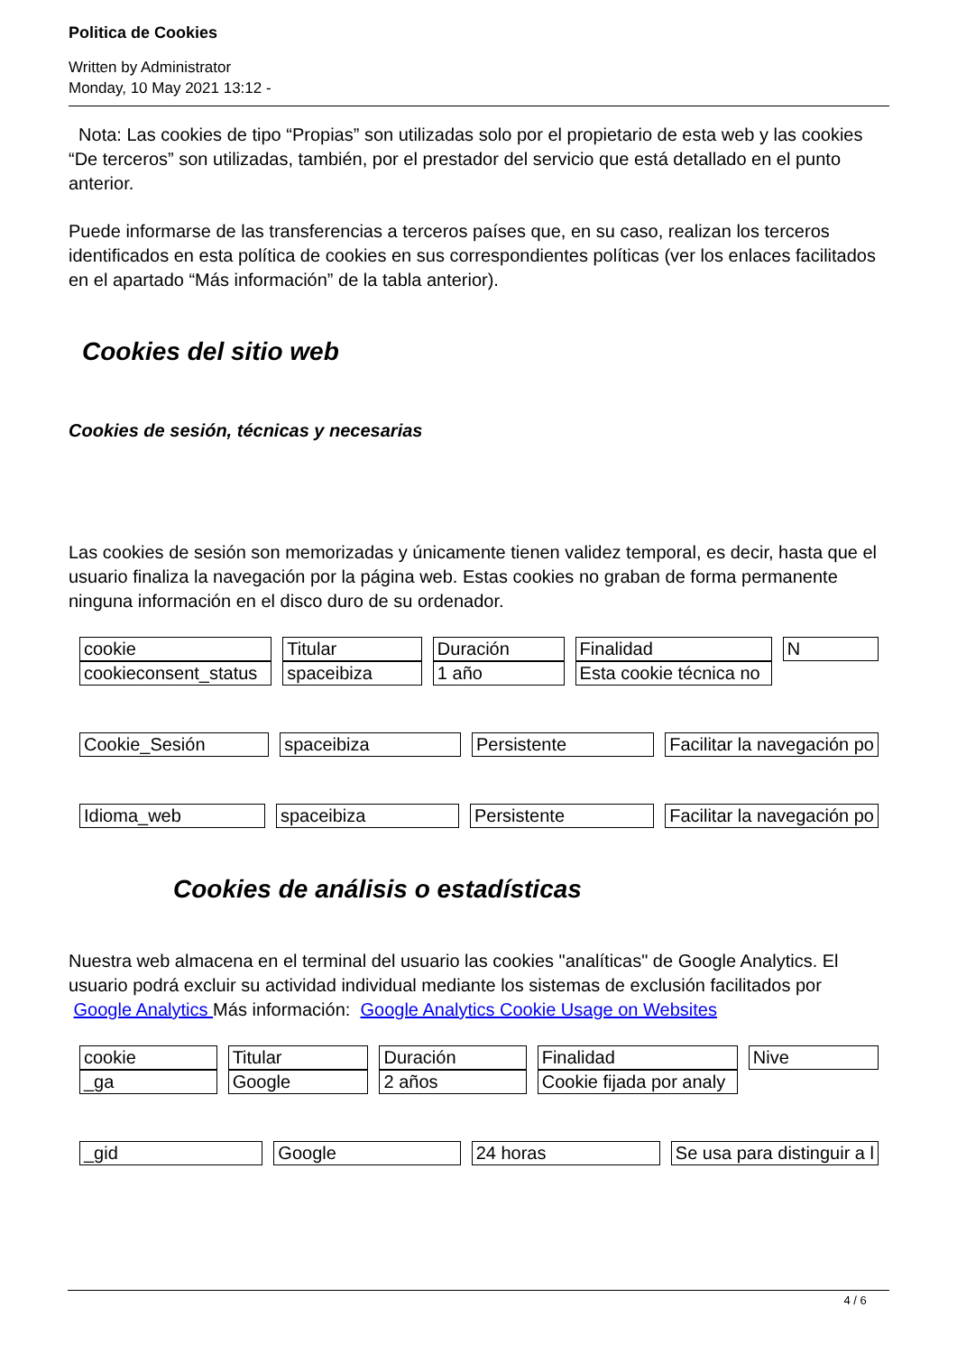Politica de Cookies
Written by Administrator
Monday, 10 May 2021 13:12 -
Nota: Las cookies de tipo “Propias” son utilizadas solo por el propietario de esta web y las cookies “De terceros” son utilizadas, también, por el prestador del servicio que está detallado en el punto anterior.
Puede informarse de las transferencias a terceros países que, en su caso, realizan los terceros identificados en esta política de cookies en sus correspondientes políticas (ver los enlaces facilitados en el apartado “Más información” de la tabla anterior).
Cookies del sitio web
Cookies de sesión, técnicas y necesarias
Las cookies de sesión son memorizadas y únicamente tienen validez temporal, es decir, hasta que el usuario finaliza la navegación por la página web. Estas cookies no graban de forma permanente ninguna información en el disco duro de su ordenador.
| cookie | Titular | Duración | Finalidad | N |
| cookieconsent_status | spaceibiza | 1 año | Esta cookie técnica no | |
| Cookie_Sesión | spaceibiza | Persistente | Facilitar la navegación po |
| Idioma_web | spaceibiza | Persistente | Facilitar la navegación po |
Cookies de análisis o estadísticas
Nuestra web almacena en el terminal del usuario las cookies "analíticas" de Google Analytics. El usuario podrá excluir su actividad individual mediante los sistemas de exclusión facilitados por Google Analytics Más información: Google Analytics Cookie Usage on Websites
| cookie | Titular | Duración | Finalidad | Nive |
| _ga | Google | 2 años | Cookie fijada por analy | |
| _gid | Google | 24 horas | Se usa para distinguir a l |
4 / 6